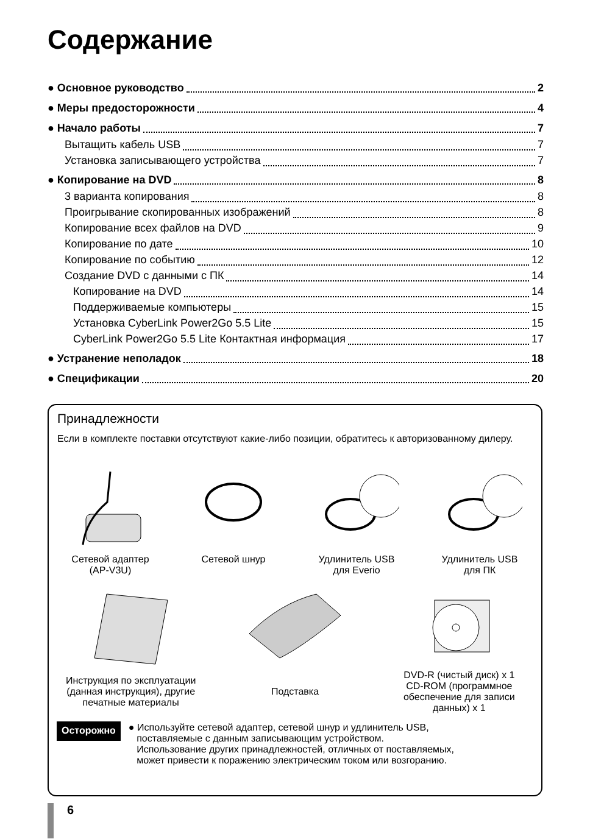Содержание
● Основное руководство 2
● Меры предосторожности 4
● Начало работы 7
Вытащить кабель USB 7
Установка записывающего устройства 7
● Копирование на DVD 8
3 варианта копирования 8
Проигрывание скопированных изображений 8
Копирование всех файлов на DVD 9
Копирование по дате 10
Копирование по событию 12
Создание DVD с данными с ПК 14
Копирование на DVD 14
Поддерживаемые компьютеры 15
Установка CyberLink Power2Go 5.5 Lite 15
CyberLink Power2Go 5.5 Lite Контактная информация 17
● Устранение неполадок 18
● Спецификации 20
Принадлежности
Если в комплекте поставки отсутствуют какие-либо позиции, обратитесь к авторизованному дилеру.
Сетевой адаптер
(AP-V3U)
Сетевой шнур
Удлинитель USB
для Everio
Удлинитель USB
для ПК
Инструкция по эксплуатации
(данная инструкция), другие
печатные материалы
Подставка
DVD-R (чистый диск) x 1
CD-ROM (программное
обеспечение для записи
данных) x 1
Осторожно
● Используйте сетевой адаптер, сетевой шнур и удлинитель USB,
поставляемые с данным записывающим устройством.
Использование других принадлежностей, отличных от поставляемых,
может привести к поражению электрическим током или возгоранию.
6